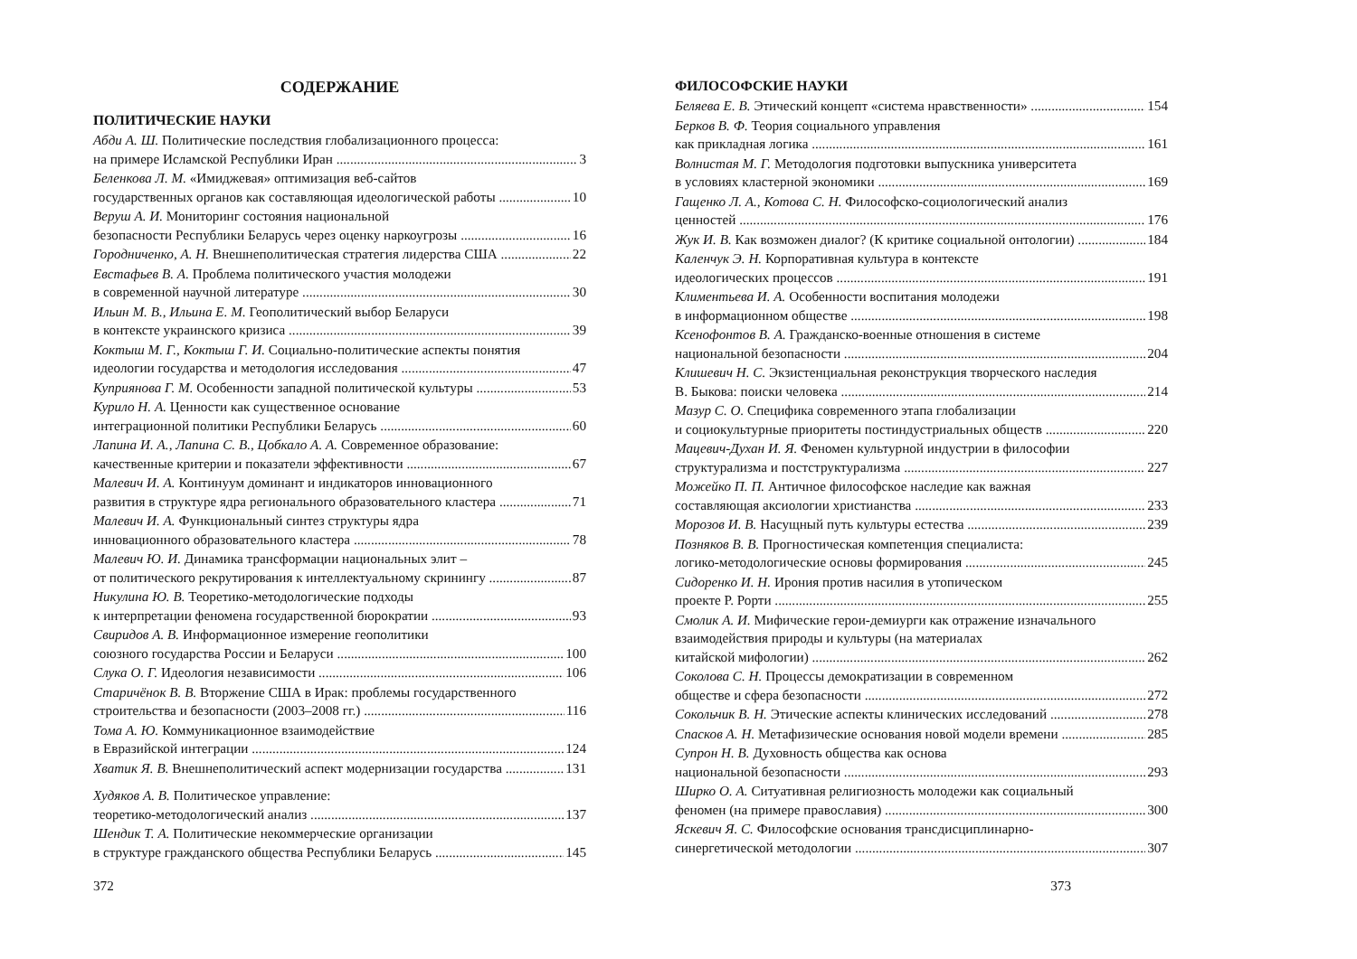СОДЕРЖАНИЕ
ПОЛИТИЧЕСКИЕ НАУКИ
Абди А. Ш. Политические последствия глобализационного процесса:
на примере Исламской Республики Иран 3
Беленкова Л. М. «Имиджевая» оптимизация веб-сайтов
государственных органов как составляющая идеологической работы 10
Веруш А. И. Мониторинг состояния национальной
безопасности Республики Беларусь через оценку наркоугрозы 16
Городниченко, А. Н. Внешнеполитическая стратегия лидерства США 22
Евстафьев В. А. Проблема политического участия молодежи
в современной научной литературе 30
Ильин М. В., Ильина Е. М. Геополитический выбор Беларуси
в контексте украинского кризиса 39
Коктыш М. Г., Коктыш Г. И. Социально-политические аспекты понятия
идеологии государства и методология исследования 47
Куприянова Г. М. Особенности западной политической культуры 53
Курило Н. А. Ценности как существенное основание
интеграционной политики Республики Беларусь 60
Лапина И. А., Лапина С. В., Цобкало А. А. Современное образование:
качественные критерии и показатели эффективности 67
Малевич И. А. Континуум доминант и индикаторов инновационного
развития в структуре ядра регионального образовательного кластера 71
Малевич И. А. Функциональный синтез структуры ядра
инновационного образовательного кластера 78
Малевич Ю. И. Динамика трансформации национальных элит –
от политического рекрутирования к интеллектуальному скринингу 87
Никулина Ю. В. Теоретико-методологические подходы
к интерпретации феномена государственной бюрократии 93
Свиридов А. В. Информационное измерение геополитики
союзного государства России и Беларуси 100
Слука О. Г. Идеология независимости 106
Старичёнок В. В. Вторжение США в Ирак: проблемы государственного
строительства и безопасности (2003–2008 гг.) 116
Тома А. Ю. Коммуникационное взаимодействие
в Евразийской интеграции 124
Хватик Я. В. Внешнеполитический аспект модернизации государства 131
Худяков А. В. Политическое управление:
теоретико-методологический анализ 137
Шендик Т. А. Политические некоммерческие организации
в структуре гражданского общества Республики Беларусь 145
372
ФИЛОСОФСКИЕ НАУКИ
Беляева Е. В. Этический концепт «система нравственности» 154
Берков В. Ф. Теория социального управления
как прикладная логика 161
Волнистая М. Г. Методология подготовки выпускника университета
в условиях кластерной экономики 169
Гащенко Л. А., Котова С. Н. Философско-социологический анализ
ценностей 176
Жук И. В. Как возможен диалог? (К критике социальной онтологии) 184
Каленчук Э. Н. Корпоративная культура в контексте
идеологических процессов 191
Климентьева И. А. Особенности воспитания молодежи
в информационном обществе 198
Ксенофонтов В. А. Гражданско-военные отношения в системе
национальной безопасности 204
Клишевич Н. С. Экзистенциальная реконструкция творческого наследия
В. Быкова: поиски человека 214
Мазур С. О. Специфика современного этапа глобализации
и социокультурные приоритеты постиндустриальных обществ 220
Мацевич-Духан И. Я. Феномен культурной индустрии в философии
структурализма и постструктурализма 227
Можейко П. П. Античное философское наследие как важная
составляющая аксиологии христианства 233
Морозов И. В. Насущный путь культуры естества 239
Позняков В. В. Прогностическая компетенция специалиста:
логико-методологические основы формирования 245
Сидоренко И. Н. Ирония против насилия в утопическом
проекте Р. Рорти 255
Смолик А. И. Мифические герои-демиурги как отражение изначального
взаимодействия природы и культуры (на материалах
китайской мифологии) 262
Соколова С. Н. Процессы демократизации в современном
обществе и сфера безопасности 272
Сокольчик В. Н. Этические аспекты клинических исследований 278
Спасков А. Н. Метафизические основания новой модели времени 285
Супрон Н. В. Духовность общества как основа
национальной безопасности 293
Ширко О. А. Ситуативная религиозность молодежи как социальный
феномен (на примере православия) 300
Яскевич Я. С. Философские основания трансдисциплинарно-
синергетической методологии 307
373